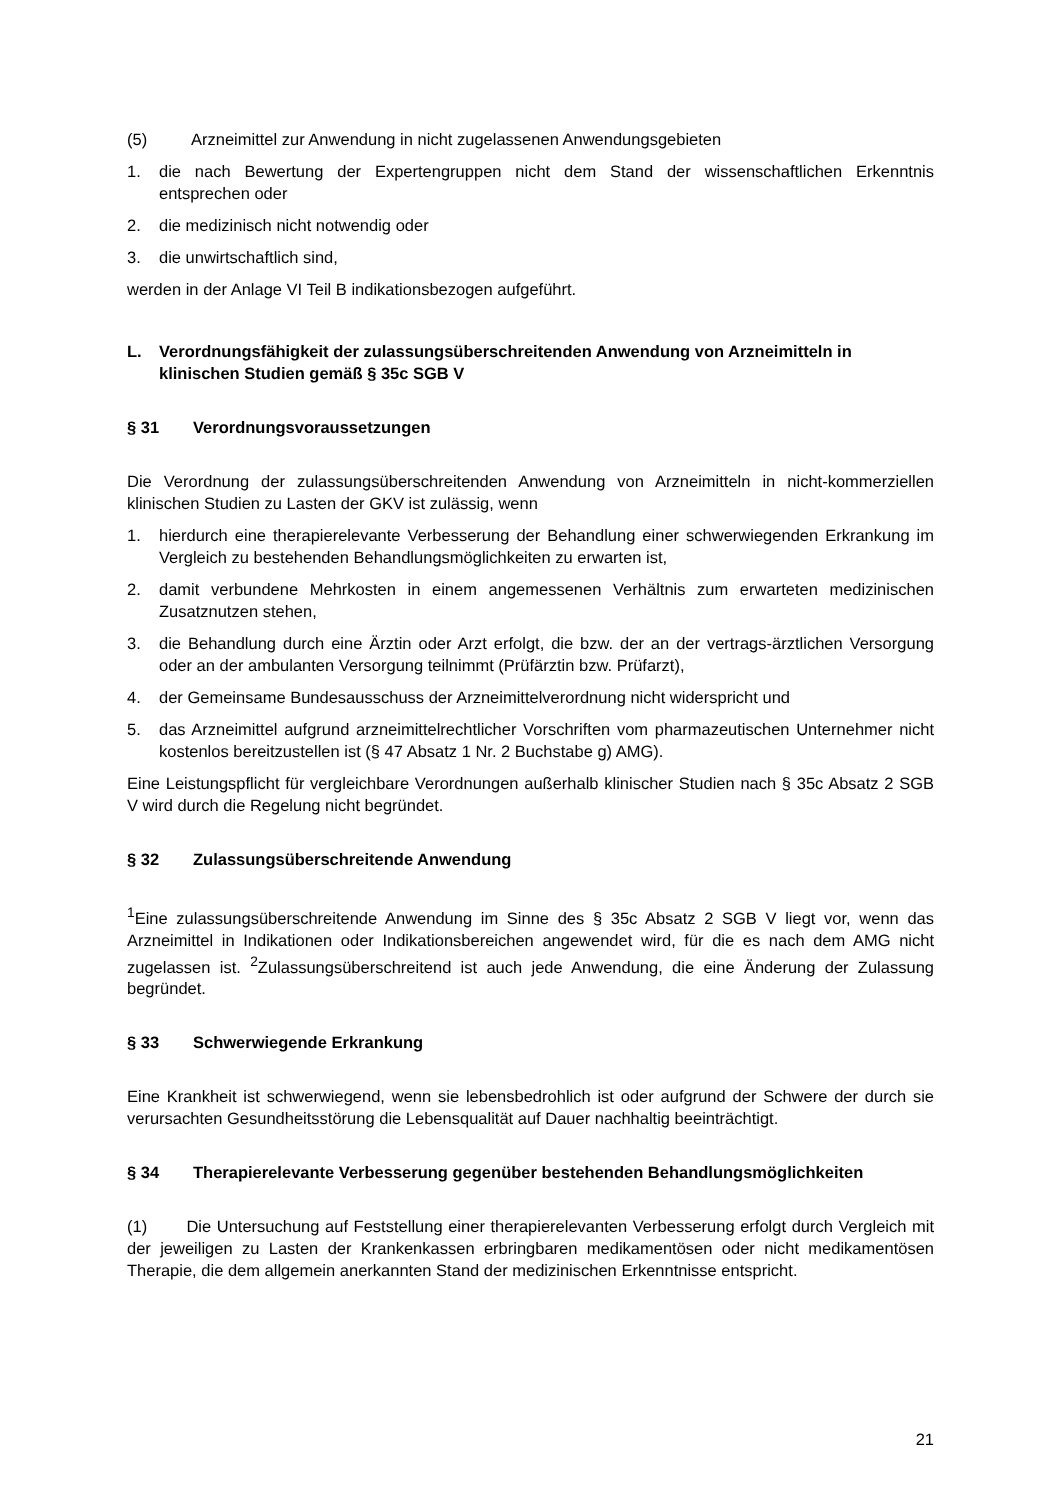(5) Arzneimittel zur Anwendung in nicht zugelassenen Anwendungsgebieten
1. die nach Bewertung der Expertengruppen nicht dem Stand der wissenschaftlichen Erkenntnis entsprechen oder
2. die medizinisch nicht notwendig oder
3. die unwirtschaftlich sind,
werden in der Anlage VI Teil B indikationsbezogen aufgeführt.
L. Verordnungsfähigkeit der zulassungsüberschreitenden Anwendung von Arzneimitteln in klinischen Studien gemäß § 35c SGB V
§ 31 Verordnungsvoraussetzungen
Die Verordnung der zulassungsüberschreitenden Anwendung von Arzneimitteln in nicht-kommerziellen klinischen Studien zu Lasten der GKV ist zulässig, wenn
1. hierdurch eine therapierelevante Verbesserung der Behandlung einer schwerwiegenden Erkrankung im Vergleich zu bestehenden Behandlungsmöglichkeiten zu erwarten ist,
2. damit verbundene Mehrkosten in einem angemessenen Verhältnis zum erwarteten medizinischen Zusatznutzen stehen,
3. die Behandlung durch eine Ärztin oder Arzt erfolgt, die bzw. der an der vertrags-ärztlichen Versorgung oder an der ambulanten Versorgung teilnimmt (Prüfärztin bzw. Prüfarzt),
4. der Gemeinsame Bundesausschuss der Arzneimittelverordnung nicht widerspricht und
5. das Arzneimittel aufgrund arzneimittelrechtlicher Vorschriften vom pharmazeutischen Unternehmer nicht kostenlos bereitzustellen ist (§ 47 Absatz 1 Nr. 2 Buchstabe g) AMG).
Eine Leistungspflicht für vergleichbare Verordnungen außerhalb klinischer Studien nach § 35c Absatz 2 SGB V wird durch die Regelung nicht begründet.
§ 32 Zulassungsüberschreitende Anwendung
<sup>1</sup> Eine zulassungsüberschreitende Anwendung im Sinne des § 35c Absatz 2 SGB V liegt vor, wenn das Arzneimittel in Indikationen oder Indikationsbereichen angewendet wird, für die es nach dem AMG nicht zugelassen ist. <sup>2</sup>Zulassungsüberschreitend ist auch jede Anwendung, die eine Änderung der Zulassung begründet.
§ 33 Schwerwiegende Erkrankung
Eine Krankheit ist schwerwiegend, wenn sie lebensbedrohlich ist oder aufgrund der Schwere der durch sie verursachten Gesundheitsstörung die Lebensqualität auf Dauer nachhaltig beeinträchtigt.
§ 34 Therapierelevante Verbesserung gegenüber bestehenden Behandlungsmöglichkeiten
(1) Die Untersuchung auf Feststellung einer therapierelevanten Verbesserung erfolgt durch Vergleich mit der jeweiligen zu Lasten der Krankenkassen erbringbaren medikamentösen oder nicht medikamentösen Therapie, die dem allgemein anerkannten Stand der medizinischen Erkenntnisse entspricht.
21